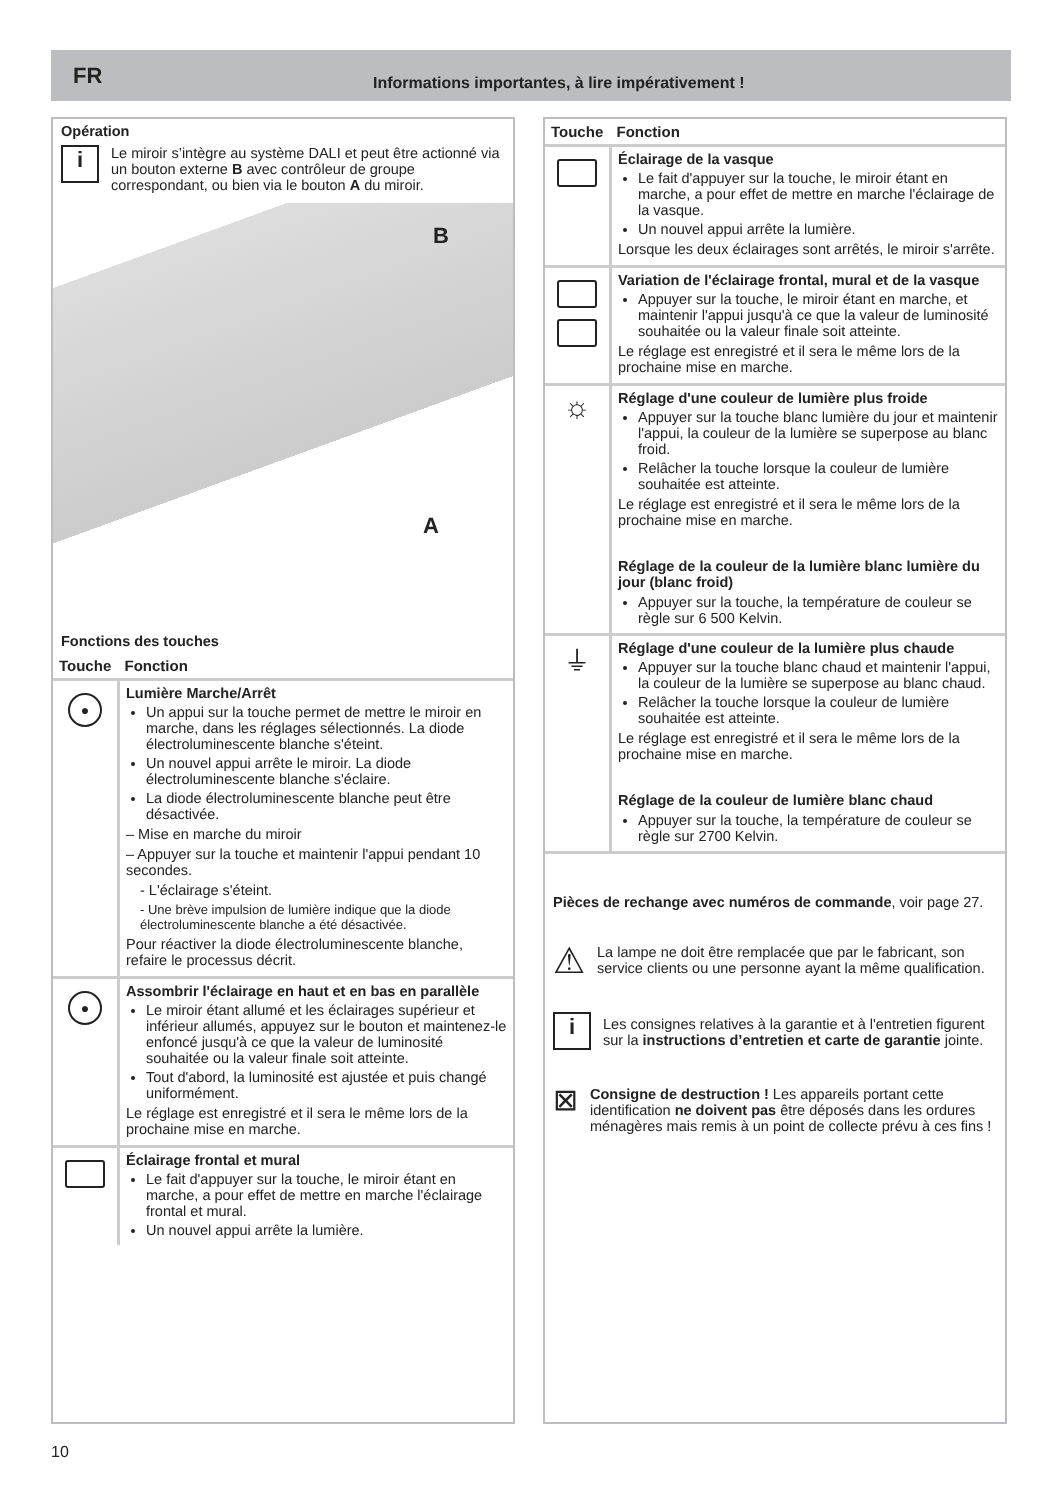FR Informations importantes, à lire impérativement !
Opération
i
Le miroir s’intègre au système DALI et peut être actionné via un bouton externe B avec contrôleur de groupe correspondant, ou bien via le bouton A du miroir.
B
A
Fonctions des touches
| Touche | Fonction |
| --- | --- |
| ● | Lumière Marche/Arrêt Un appui sur la touche permet de mettre le miroir en marche, dans les réglages sélectionnés. La diode électroluminescente blanche s'éteint. Un nouvel appui arrête le miroir. La diode électroluminescente blanche s'éclaire. La diode électroluminescente blanche peut être désactivée. – Mise en marche du miroir – Appuyer sur la touche et maintenir l'appui pendant 10 secondes. - L'éclairage s'éteint. - Une brève impulsion de lumière indique que la diode électroluminescente blanche a été désactivée. Pour réactiver la diode électroluminescente blanche, refaire le processus décrit. |
| ● | Assombrir l'éclairage en haut et en bas en parallèle Le miroir étant allumé et les éclairages supérieur et inférieur allumés, appuyez sur le bouton et maintenez-le enfoncé jusqu'à ce que la valeur de luminosité souhaitée ou la valeur finale soit atteinte. Tout d'abord, la luminosité est ajustée et puis changé uniformément. Le réglage est enregistré et il sera le même lors de la prochaine mise en marche. |
| | Éclairage frontal et mural Le fait d'appuyer sur la touche, le miroir étant en marche, a pour effet de mettre en marche l'éclairage frontal et mural. Un nouvel appui arrête la lumière. |
| Touche | Fonction |
| --- | --- |
| | Éclairage de la vasque Le fait d'appuyer sur la touche, le miroir étant en marche, a pour effet de mettre en marche l'éclairage de la vasque. Un nouvel appui arrête la lumière. Lorsque les deux éclairages sont arrêtés, le miroir s'arrête. |
| | Variation de l'éclairage frontal, mural et de la vasque Appuyer sur la touche, le miroir étant en marche, et maintenir l'appui jusqu'à ce que la valeur de luminosité souhaitée ou la valeur finale soit atteinte. Le réglage est enregistré et il sera le même lors de la prochaine mise en marche. |
| ☼ | Réglage d'une couleur de lumière plus froide Appuyer sur la touche blanc lumière du jour et maintenir l'appui, la couleur de la lumière se superpose au blanc froid. Relâcher la touche lorsque la couleur de lumière souhaitée est atteinte. Le réglage est enregistré et il sera le même lors de la prochaine mise en marche. Réglage de la couleur de la lumière blanc lumière du jour (blanc froid) Appuyer sur la touche, la température de couleur se règle sur 6 500 Kelvin. |
| ⏚ | Réglage d'une couleur de la lumière plus chaude Appuyer sur la touche blanc chaud et maintenir l'appui, la couleur de la lumière se superpose au blanc chaud. Relâcher la touche lorsque la couleur de lumière souhaitée est atteinte. Le réglage est enregistré et il sera le même lors de la prochaine mise en marche. Réglage de la couleur de lumière blanc chaud Appuyer sur la touche, la température de couleur se règle sur 2700 Kelvin. |
Pièces de rechange avec numéros de commande, voir page 27.
⚠
La lampe ne doit être remplacée que par le fabricant, son service clients ou une personne ayant la même qualification.
i
Les consignes relatives à la garantie et à l'entretien figurent sur la instructions d’entretien et carte de garantie jointe.
⊠
Consigne de destruction ! Les appareils portant cette identification ne doivent pas être déposés dans les ordures ménagères mais remis à un point de collecte prévu à ces fins !
10